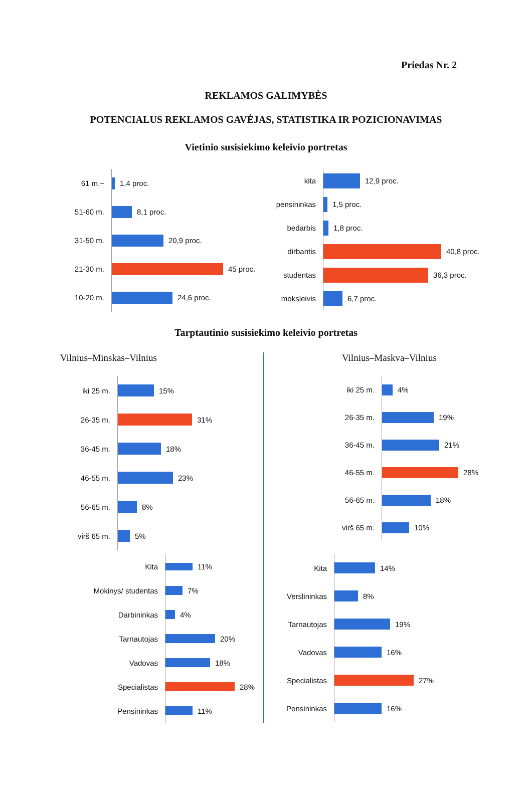Priedas Nr. 2
REKLAMOS GALIMYBĖS
POTENCIALUS REKLAMOS GAVĖJAS, STATISTIKA IR POZICIONAVIMAS
Vietinio susisiekimo keleivio portretas
61 m.~
1,4 proc.
51-60 m.
8,1 proc.
31-50 m.
20,9 proc.
21-30 m.
45 proc.
10-20 m.
24,6 proc.
kita
12,9 proc.
pensininkas
1,5 proc.
bedarbis
1,8 proc.
dirbantis
40,8 proc.
studentas
36,3 proc.
moksleivis
6,7 proc.
Tarptautinio susisiekimo keleivio portretas
Vilnius–Minskas–Vilnius
iki 25 m.
15%
26-35 m.
31%
36-45 m.
18%
46-55 m.
23%
56-65 m.
8%
virš 65 m.
5%
Kita
11%
Mokinys/ studentas
7%
Darbininkas
4%
Tarnautojas
20%
Vadovas
18%
Specialistas
28%
Pensininkas
11%
Vilnius–Maskva–Vilnius
iki 25 m.
4%
26-35 m.
19%
36-45 m.
21%
46-55 m.
28%
56-65 m.
18%
virš 65 m.
10%
Kita
14%
Verslininkas
8%
Tarnautojas
19%
Vadovas
16%
Specialistas
27%
Pensininkas
16%